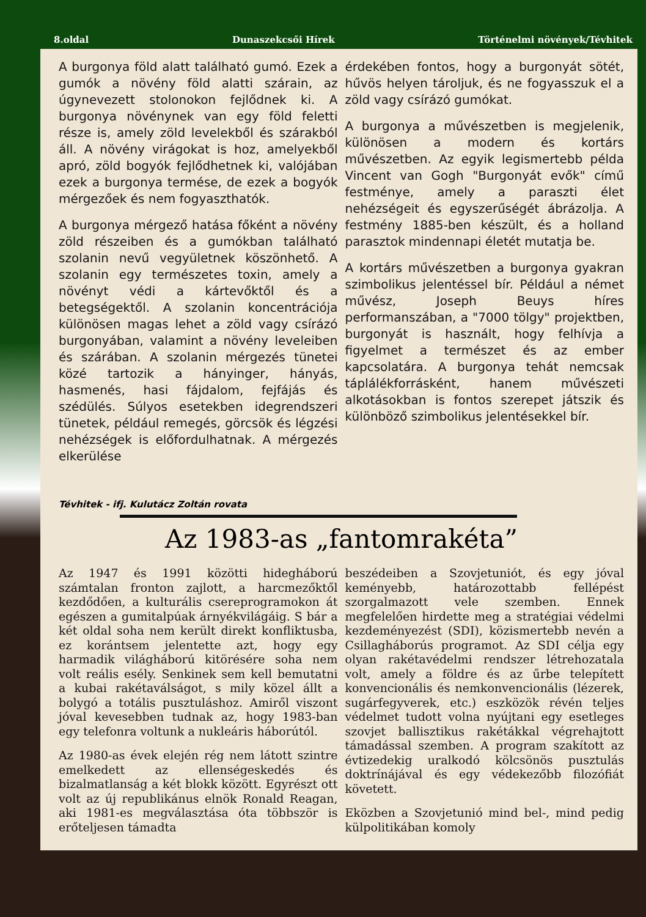8.oldal Dunaszekcsői Hírek Történelmi növények/Tévhitek
A burgonya föld alatt található gumó. Ezek a gumók a növény föld alatti szárain, az úgynevezett stolonokon fejlődnek ki. A burgonya növénynek van egy föld feletti része is, amely zöld levelekből és szárakból áll. A növény virágokat is hoz, amelyekből apró, zöld bogyók fejlődhetnek ki, valójában ezek a burgonya termése, de ezek a bogyók mérgezőek és nem fogyaszthatók.
A burgonya mérgező hatása főként a növény zöld részeiben és a gumókban található szolanin nevű vegyületnek köszönhető. A szolanin egy természetes toxin, amely a növényt védi a kártevőktől és a betegségektől. A szolanin koncentrációja különösen magas lehet a zöld vagy csírázó burgonyában, valamint a növény leveleiben és szárában. A szolanin mérgezés tünetei közé tartozik a hányinger, hányás, hasmenés, hasi fájdalom, fejfájás és szédülés. Súlyos esetekben idegrendszeri tünetek, például remegés, görcsök és légzési nehézségek is előfordulhatnak. A mérgezés elkerülése
érdekében fontos, hogy a burgonyát sötét, hűvös helyen tároljuk, és ne fogyasszuk el a zöld vagy csírázó gumókat.
A burgonya a művészetben is megjelenik, különösen a modern és kortárs művészetben. Az egyik legismertebb példa Vincent van Gogh "Burgonyát evők" című festménye, amely a paraszti élet nehézségeit és egyszerűségét ábrázolja. A festmény 1885-ben készült, és a holland parasztok mindennapi életét mutatja be.
A kortárs művészetben a burgonya gyakran szimbolikus jelentéssel bír. Például a német művész, Joseph Beuys híres performanszában, a "7000 tölgy" projektben, burgonyát is használt, hogy felhívja a figyelmet a természet és az ember kapcsolatára. A burgonya tehát nemcsak táplálékforrásként, hanem művészeti alkotásokban is fontos szerepet játszik és különböző szimbolikus jelentésekkel bír.
Tévhitek - ifj. Kulutácz Zoltán rovata
Az 1983-as „fantomrakéta”
Az 1947 és 1991 közötti hidegháború számtalan fronton zajlott, a harcmezőktől kezdődően, a kulturális csereprogramokon át egészen a gumitalpúak árnyékvilágáig. S bár a két oldal soha nem került direkt konfliktusba, ez korántsem jelentette azt, hogy egy harmadik világháború kitörésére soha nem volt reális esély. Senkinek sem kell bemutatni a kubai rakétaválságot, s mily közel állt a bolygó a totális pusztuláshoz. Amiről viszont jóval kevesebben tudnak az, hogy 1983-ban egy telefonra voltunk a nukleáris háborútól.
Az 1980-as évek elején rég nem látott szintre emelkedett az ellenségeskedés és bizalmatlanság a két blokk között. Egyrészt ott volt az új republikánus elnök Ronald Reagan, aki 1981-es megválasztása óta többször is erőteljesen támadta
beszédeiben a Szovjetuniót, és egy jóval keményebb, határozottabb fellépést szorgalmazott vele szemben. Ennek megfelelően hirdette meg a stratégiai védelmi kezdeményezést (SDI), közismertebb nevén a Csillagháborús programot. Az SDI célja egy olyan rakétavédelmi rendszer létrehozatala volt, amely a földre és az űrbe telepített konvencionális és nemkonvencionális (lézerek, sugárfegyverek, etc.) eszközök révén teljes védelmet tudott volna nyújtani egy esetleges szovjet ballisztikus rakétákkal végrehajtott támadással szemben. A program szakított az évtizedekig uralkodó kölcsönös pusztulás doktrínájával és egy védekezőbb filozófiát követett.
Eközben a Szovjetunió mind bel-, mind pedig külpolitikában komoly